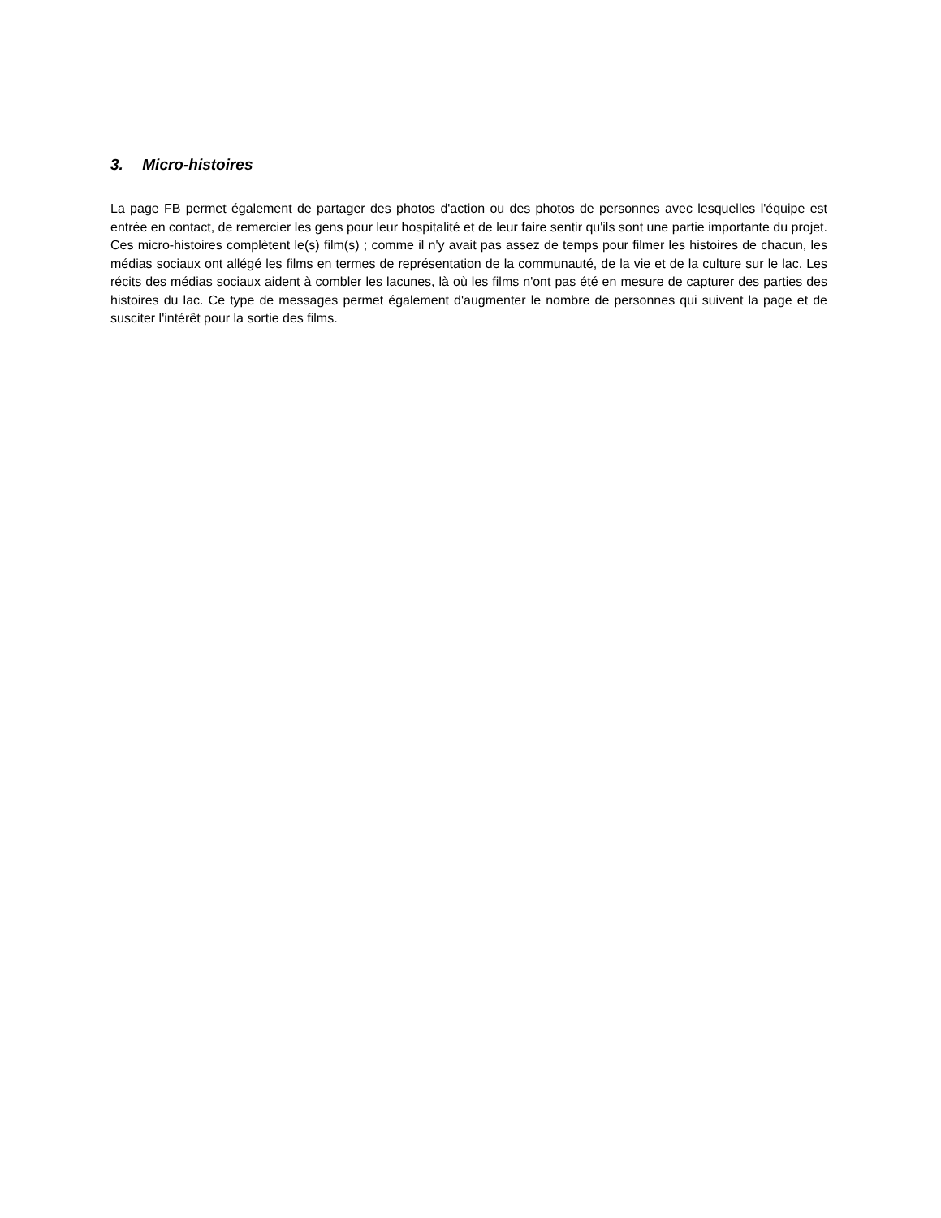3. Micro-histoires
La page FB permet également de partager des photos d'action ou des photos de personnes avec lesquelles l'équipe est entrée en contact, de remercier les gens pour leur hospitalité et de leur faire sentir qu'ils sont une partie importante du projet. Ces micro-histoires complètent le(s) film(s) ; comme il n'y avait pas assez de temps pour filmer les histoires de chacun, les médias sociaux ont allégé les films en termes de représentation de la communauté, de la vie et de la culture sur le lac. Les récits des médias sociaux aident à combler les lacunes, là où les films n'ont pas été en mesure de capturer des parties des histoires du lac. Ce type de messages permet également d'augmenter le nombre de personnes qui suivent la page et de susciter l'intérêt pour la sortie des films.